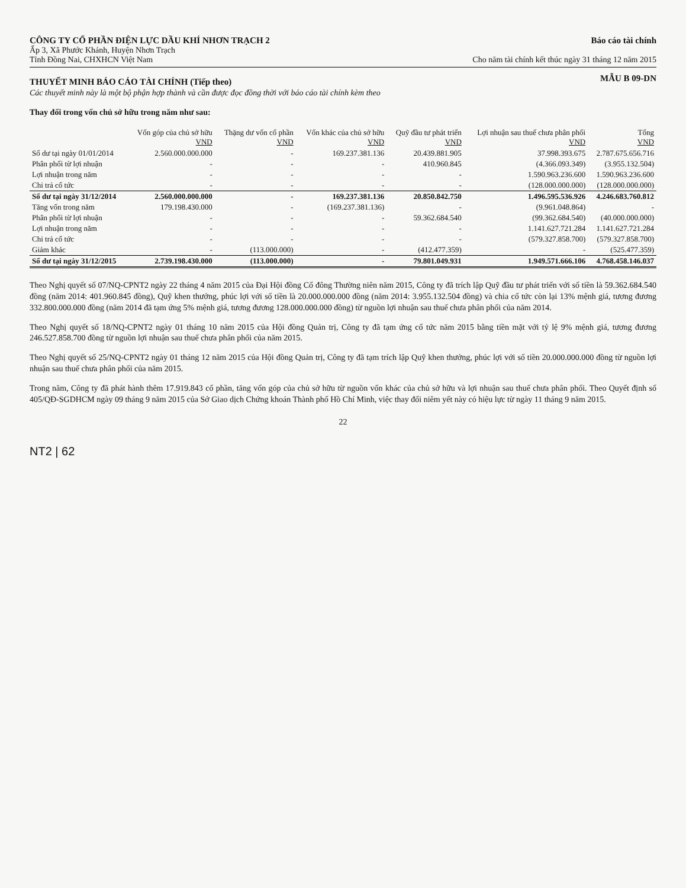CÔNG TY CỔ PHẦN ĐIỆN LỰC DẦU KHÍ NHƠN TRẠCH 2
Ấp 3, Xã Phước Khánh, Huyện Nhơn Trạch
Tỉnh Đồng Nai, CHXHCN Việt Nam
Báo cáo tài chính
Cho năm tài chính kết thúc ngày 31 tháng 12 năm 2015
THUYẾT MINH BÁO CÁO TÀI CHÍNH (Tiếp theo)
MẪU B 09-DN
Các thuyết minh này là một bộ phận hợp thành và cần được đọc đồng thời với báo cáo tài chính kèm theo
Thay đổi trong vốn chủ sở hữu trong năm như sau:
| | Vốn góp của chủ sở hữu VND | Thặng dư vốn cổ phần VND | Vốn khác của chủ sở hữu VND | Quỹ đầu tư phát triển VND | Lợi nhuận sau thuế chưa phân phối VND | Tổng VND |
| --- | --- | --- | --- | --- | --- | --- |
| Số dư tại ngày 01/01/2014 | 2.560.000.000.000 | - | 169.237.381.136 | 20.439.881.905 | 37.998.393.675 | 2.787.675.656.716 |
| Phân phối từ lợi nhuận | - | - | - | 410.960.845 | (4.366.093.349) | (3.955.132.504) |
| Lợi nhuận trong năm | - | - | - | - | 1.590.963.236.600 | 1.590.963.236.600 |
| Chi trả cổ tức | - | - | - | - | (128.000.000.000) | (128.000.000.000) |
| Số dư tại ngày 31/12/2014 | 2.560.000.000.000 | - | 169.237.381.136 | 20.850.842.750 | 1.496.595.536.926 | 4.246.683.760.812 |
| Tăng vốn trong năm | 179.198.430.000 | - | (169.237.381.136) | - | (9.961.048.864) | - |
| Phân phối từ lợi nhuận | - | - | - | 59.362.684.540 | (99.362.684.540) | (40.000.000.000) |
| Lợi nhuận trong năm | - | - | - | - | 1.141.627.721.284 | 1.141.627.721.284 |
| Chi trả cổ tức | - | - | - | - | (579.327.858.700) | (579.327.858.700) |
| Giảm khác | - | (113.000.000) | - | (412.477.359) | - | (525.477.359) |
| Số dư tại ngày 31/12/2015 | 2.739.198.430.000 | (113.000.000) | - | 79.801.049.931 | 1.949.571.666.106 | 4.768.458.146.037 |
Theo Nghị quyết số 07/NQ-CPNT2 ngày 22 tháng 4 năm 2015 của Đại Hội đồng Cổ đông Thường niên năm 2015, Công ty đã trích lập Quỹ đầu tư phát triển với số tiền là 59.362.684.540 đồng (năm 2014: 401.960.845 đồng), Quỹ khen thưởng, phúc lợi với số tiền là 20.000.000.000 đồng (năm 2014: 3.955.132.504 đồng) và chia cổ tức còn lại 13% mệnh giá, tương đương 332.800.000.000 đồng (năm 2014 đã tạm ứng 5% mệnh giá, tương đương 128.000.000.000 đồng) từ nguồn lợi nhuận sau thuế chưa phân phối của năm 2014.
Theo Nghị quyết số 18/NQ-CPNT2 ngày 01 tháng 10 năm 2015 của Hội đồng Quản trị, Công ty đã tạm ứng cổ tức năm 2015 bằng tiền mặt với tỷ lệ 9% mệnh giá, tương đương 246.527.858.700 đồng từ nguồn lợi nhuận sau thuế chưa phân phối của năm 2015.
Theo Nghị quyết số 25/NQ-CPNT2 ngày 01 tháng 12 năm 2015 của Hội đồng Quản trị, Công ty đã tạm trích lập Quỹ khen thưởng, phúc lợi với số tiền 20.000.000.000 đồng từ nguồn lợi nhuận sau thuế chưa phân phối của năm 2015.
Trong năm, Công ty đã phát hành thêm 17.919.843 cổ phần, tăng vốn góp của chủ sở hữu từ nguồn vốn khác của chủ sở hữu và lợi nhuận sau thuế chưa phân phối. Theo Quyết định số 405/QĐ-SGDHCM ngày 09 tháng 9 năm 2015 của Sở Giao dịch Chứng khoán Thành phố Hồ Chí Minh, việc thay đổi niêm yết này có hiệu lực từ ngày 11 tháng 9 năm 2015.
22
NT2 | 62